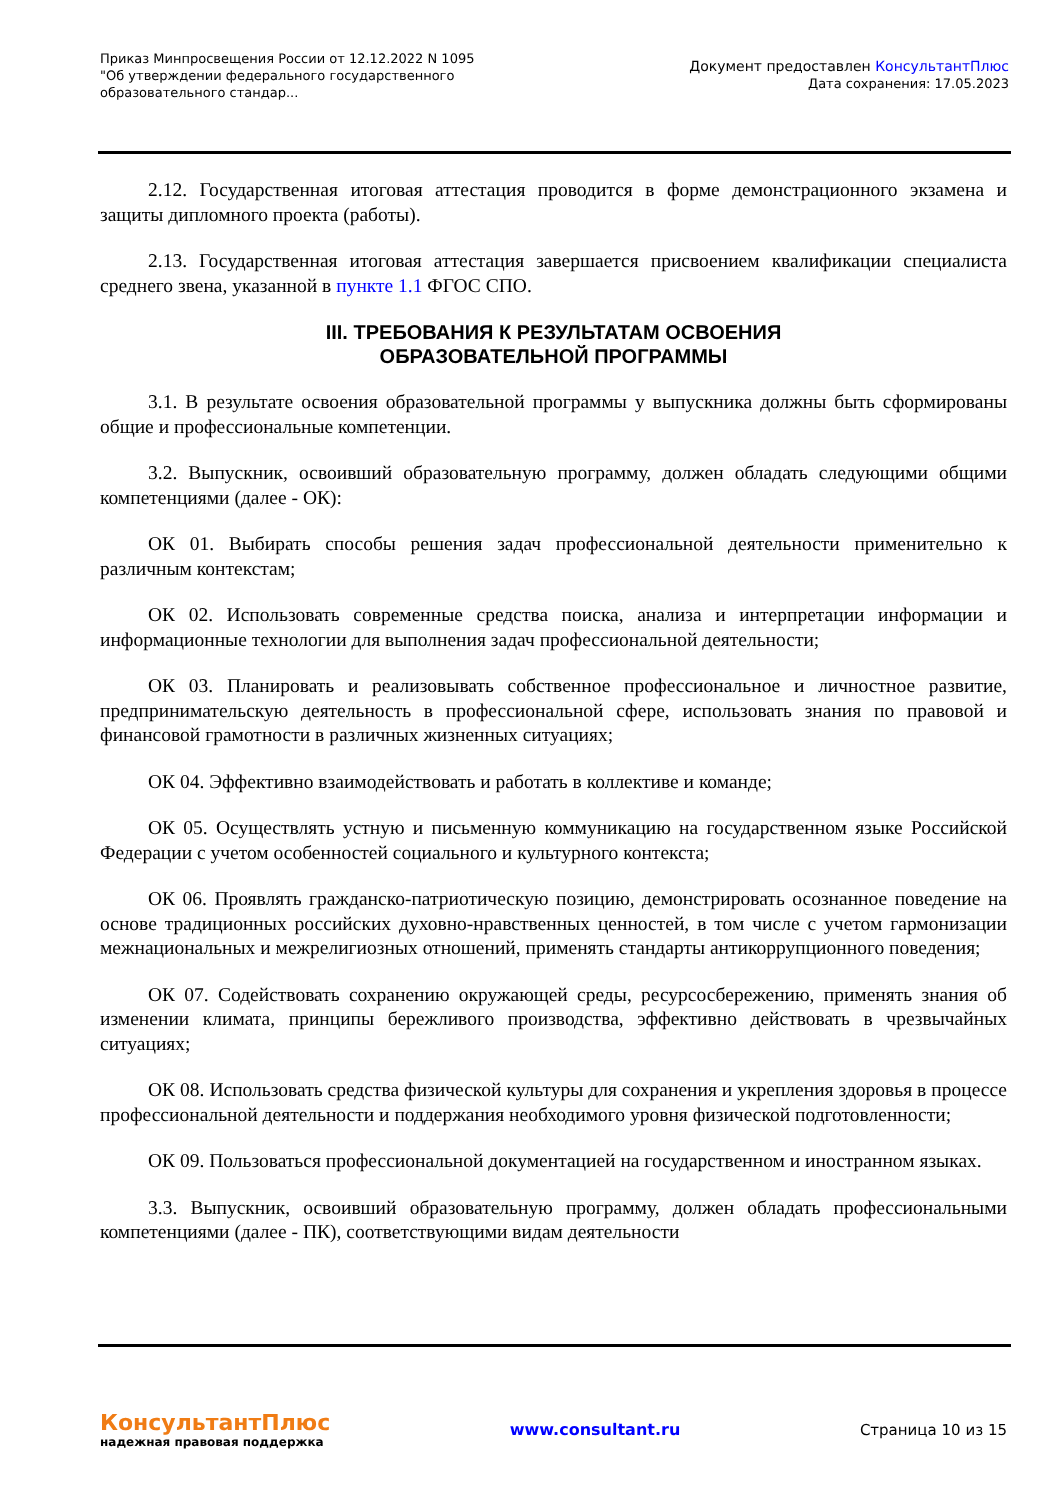Приказ Минпросвещения России от 12.12.2022 N 1095
"Об утверждении федерального государственного образовательного стандар...
Документ предоставлен КонсультантПлюс
Дата сохранения: 17.05.2023
2.12. Государственная итоговая аттестация проводится в форме демонстрационного экзамена и защиты дипломного проекта (работы).
2.13. Государственная итоговая аттестация завершается присвоением квалификации специалиста среднего звена, указанной в пункте 1.1 ФГОС СПО.
III. ТРЕБОВАНИЯ К РЕЗУЛЬТАТАМ ОСВОЕНИЯ
ОБРАЗОВАТЕЛЬНОЙ ПРОГРАММЫ
3.1. В результате освоения образовательной программы у выпускника должны быть сформированы общие и профессиональные компетенции.
3.2. Выпускник, освоивший образовательную программу, должен обладать следующими общими компетенциями (далее - ОК):
ОК 01. Выбирать способы решения задач профессиональной деятельности применительно к различным контекстам;
ОК 02. Использовать современные средства поиска, анализа и интерпретации информации и информационные технологии для выполнения задач профессиональной деятельности;
ОК 03. Планировать и реализовывать собственное профессиональное и личностное развитие, предпринимательскую деятельность в профессиональной сфере, использовать знания по правовой и финансовой грамотности в различных жизненных ситуациях;
ОК 04. Эффективно взаимодействовать и работать в коллективе и команде;
ОК 05. Осуществлять устную и письменную коммуникацию на государственном языке Российской Федерации с учетом особенностей социального и культурного контекста;
ОК 06. Проявлять гражданско-патриотическую позицию, демонстрировать осознанное поведение на основе традиционных российских духовно-нравственных ценностей, в том числе с учетом гармонизации межнациональных и межрелигиозных отношений, применять стандарты антикоррупционного поведения;
ОК 07. Содействовать сохранению окружающей среды, ресурсосбережению, применять знания об изменении климата, принципы бережливого производства, эффективно действовать в чрезвычайных ситуациях;
ОК 08. Использовать средства физической культуры для сохранения и укрепления здоровья в процессе профессиональной деятельности и поддержания необходимого уровня физической подготовленности;
ОК 09. Пользоваться профессиональной документацией на государственном и иностранном языках.
3.3. Выпускник, освоивший образовательную программу, должен обладать профессиональными компетенциями (далее - ПК), соответствующими видам деятельности
КонсультантПлюс
надежная правовая поддержка
www.consultant.ru Страница 10 из 15